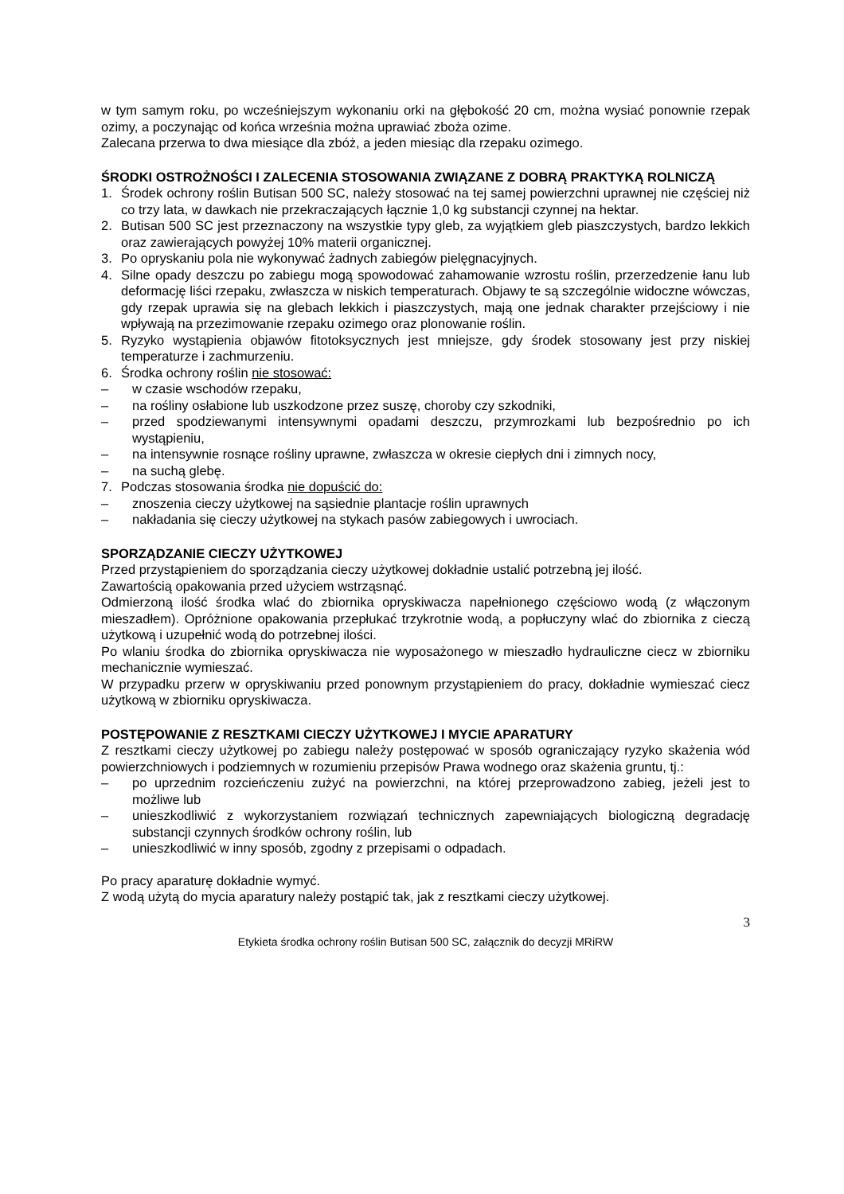w tym samym roku, po wcześniejszym wykonaniu orki na głębokość 20 cm, można wysiać ponownie rzepak ozimy, a poczynając od końca września można uprawiać zboża ozime.
Zalecana przerwa to dwa miesiące dla zbóż, a jeden miesiąc dla rzepaku ozimego.
ŚRODKI OSTROŻNOŚCI I ZALECENIA STOSOWANIA ZWIĄZANE Z DOBRĄ PRAKTYKĄ ROLNICZĄ
1. Środek ochrony roślin Butisan 500 SC, należy stosować na tej samej powierzchni uprawnej nie częściej niż co trzy lata, w dawkach nie przekraczających łącznie 1,0 kg substancji czynnej na hektar.
2. Butisan 500 SC jest przeznaczony na wszystkie typy gleb, za wyjątkiem gleb piaszczystych, bardzo lekkich oraz zawierających powyżej 10% materii organicznej.
3. Po opryskaniu pola nie wykonywać żadnych zabiegów pielęgnacyjnych.
4. Silne opady deszczu po zabiegu mogą spowodować zahamowanie wzrostu roślin, przerzedzenie łanu lub deformację liści rzepaku, zwłaszcza w niskich temperaturach. Objawy te są szczególnie widoczne wówczas, gdy rzepak uprawia się na glebach lekkich i piaszczystych, mają one jednak charakter przejściowy i nie wpływają na przezimowanie rzepaku ozimego oraz plonowanie roślin.
5. Ryzyko wystąpienia objawów fitotoksycznych jest mniejsze, gdy środek stosowany jest przy niskiej temperaturze i zachmurzeniu.
6. Środka ochrony roślin nie stosować:
– w czasie wschodów rzepaku,
– na rośliny osłabione lub uszkodzone przez suszę, choroby czy szkodniki,
– przed spodziewanymi intensywnymi opadami deszczu, przymrozkami lub bezpośrednio po ich wystąpieniu,
– na intensywnie rosnące rośliny uprawne, zwłaszcza w okresie ciepłych dni i zimnych nocy,
– na suchą glebę.
7. Podczas stosowania środka nie dopuścić do:
– znoszenia cieczy użytkowej na sąsiednie plantacje roślin uprawnych
– nakładania się cieczy użytkowej na stykach pasów zabiegowych i uwrociach.
SPORZĄDZANIE CIECZY UŻYTKOWEJ
Przed przystąpieniem do sporządzania cieczy użytkowej dokładnie ustalić potrzebną jej ilość.
Zawartością opakowania przed użyciem wstrząsnąć.
Odmierzoną ilość środka wlać do zbiornika opryskiwacza napełnionego częściowo wodą (z włączonym mieszadłem). Opróżnione opakowania przepłukać trzykrotnie wodą, a popłuczyny wlać do zbiornika z cieczą użytkową i uzupełnić wodą do potrzebnej ilości.
Po wlaniu środka do zbiornika opryskiwacza nie wyposażonego w mieszadło hydrauliczne ciecz w zbiorniku mechanicznie wymieszać.
W przypadku przerw w opryskiwaniu przed ponownym przystąpieniem do pracy, dokładnie wymieszać ciecz użytkową w zbiorniku opryskiwacza.
POSTĘPOWANIE Z RESZTKAMI CIECZY UŻYTKOWEJ I MYCIE APARATURY
Z resztkami cieczy użytkowej po zabiegu należy postępować w sposób ograniczający ryzyko skażenia wód powierzchniowych i podziemnych w rozumieniu przepisów Prawa wodnego oraz skażenia gruntu, tj.:
– po uprzednim rozcieńczeniu zużyć na powierzchni, na której przeprowadzono zabieg, jeżeli jest to możliwe lub
– unieszkodliwić z wykorzystaniem rozwiązań technicznych zapewniających biologiczną degradację substancji czynnych środków ochrony roślin, lub
– unieszkodliwić w inny sposób, zgodny z przepisami o odpadach.
Po pracy aparaturę dokładnie wymyć.
Z wodą użytą do mycia aparatury należy postąpić tak, jak z resztkami cieczy użytkowej.
3
Etykieta środka ochrony roślin Butisan 500 SC, załącznik do decyzji MRiRW